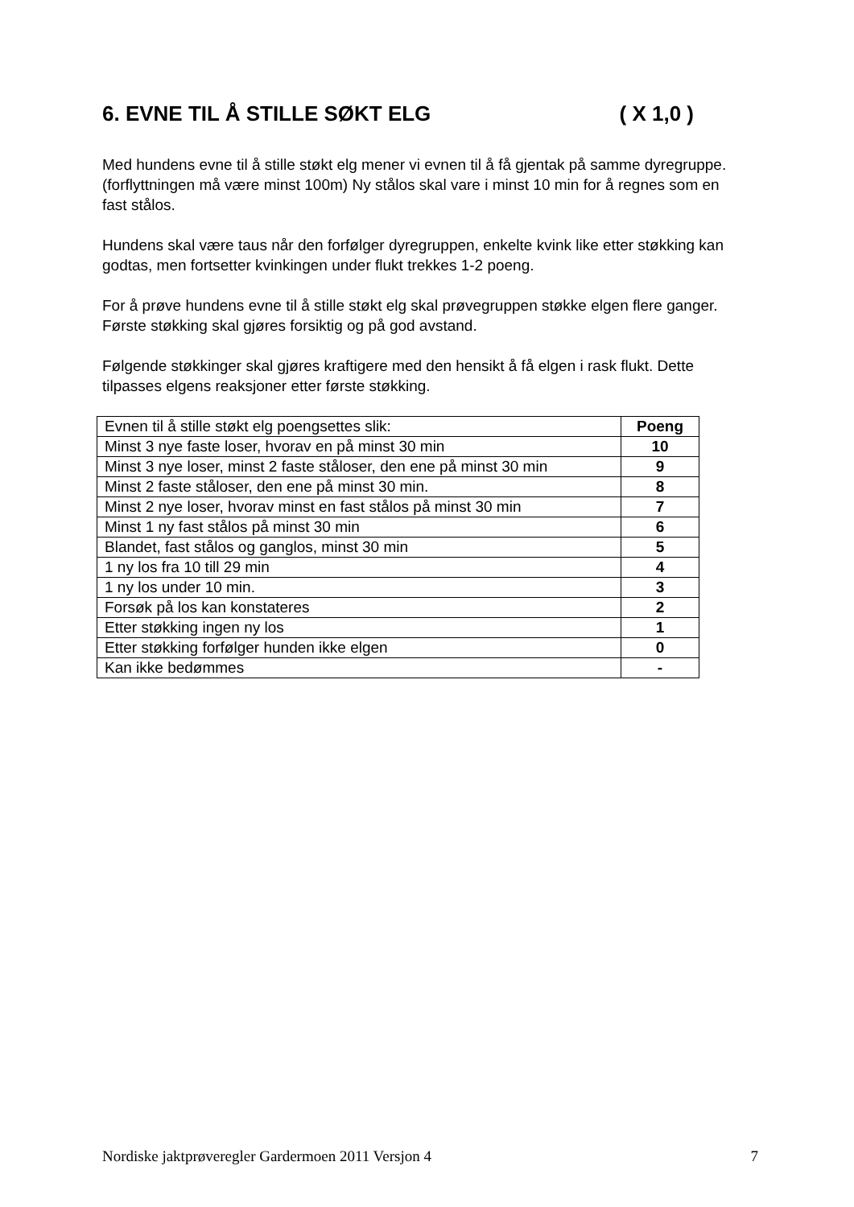6. EVNE TIL Å STILLE SØKT ELG ( X 1,0 )
Med hundens evne til å stille støkt elg mener vi evnen til å få gjentak på samme dyregruppe.(forflyttningen må være minst 100m) Ny stålos skal vare i minst 10 min for å regnes som en fast stålos.
Hundens skal være taus når den forfølger dyregruppen, enkelte kvink like etter støkking kan godtas, men fortsetter kvinkingen under flukt trekkes 1-2 poeng.
For å prøve hundens evne til å stille støkt elg skal prøvegruppen støkke elgen flere ganger. Første støkking skal gjøres forsiktig og på god avstand.
Følgende støkkinger skal gjøres kraftigere med den hensikt å få elgen i rask flukt. Dette tilpasses elgens reaksjoner etter første støkking.
| Evnen til å stille støkt elg poengsettes slik: | Poeng |
| --- | --- |
| Minst 3 nye faste loser, hvorav en på minst 30 min | 10 |
| Minst 3 nye loser, minst 2 faste ståloser, den ene på minst 30 min | 9 |
| Minst 2 faste ståloser, den ene på minst 30 min. | 8 |
| Minst 2 nye loser, hvorav minst en fast stålos på minst 30 min | 7 |
| Minst 1 ny fast stålos på minst 30 min | 6 |
| Blandet, fast stålos og ganglos, minst 30 min | 5 |
| 1 ny los fra 10 till 29 min | 4 |
| 1 ny los under 10 min. | 3 |
| Forsøk på los kan konstateres | 2 |
| Etter støkking ingen ny los | 1 |
| Etter støkking forfølger hunden ikke elgen | 0 |
| Kan ikke bedømmes | - |
Nordiske jaktprøveregler Gardermoen 2011 Versjon 4 7